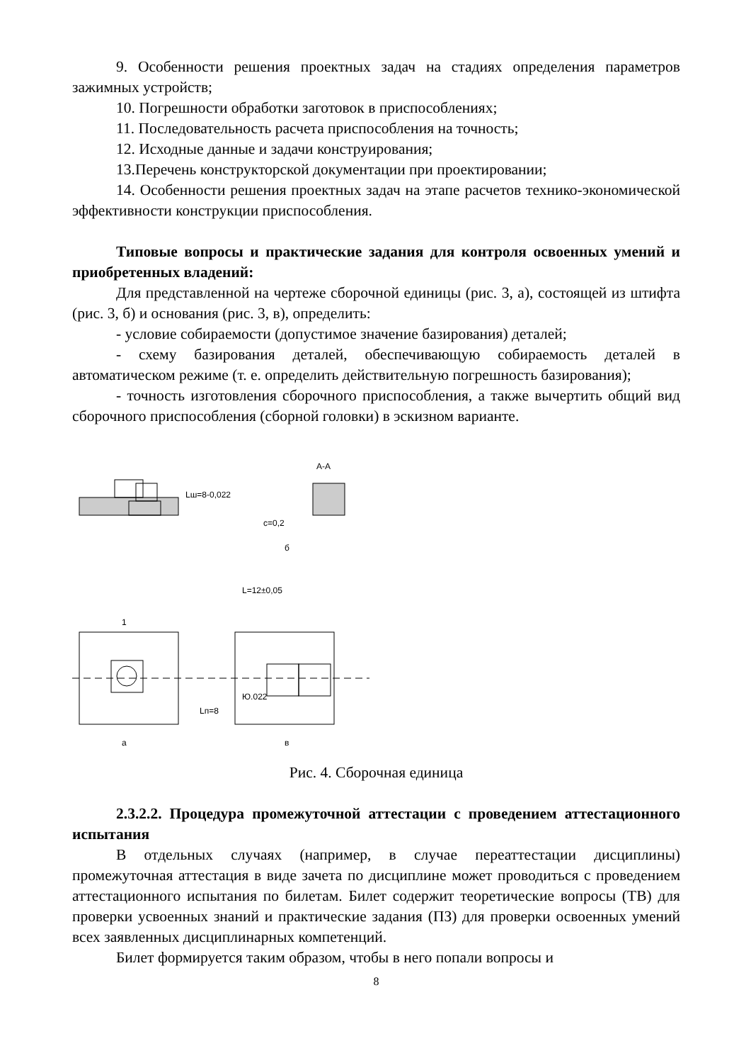9. Особенности решения проектных задач на стадиях определения параметров зажимных устройств;
10. Погрешности обработки заготовок в приспособлениях;
11. Последовательность расчета приспособления на точность;
12. Исходные данные и задачи конструирования;
13.Перечень конструкторской документации при проектировании;
14. Особенности решения проектных задач на этапе расчетов технико-экономической эффективности конструкции приспособления.
Типовые вопросы и практические задания для контроля освоенных умений и приобретенных владений:
Для представленной на чертеже сборочной единицы (рис. 3, а), состоящей из штифта (рис. 3, б) и основания (рис. 3, в), определить:
- условие собираемости (допустимое значение базирования) деталей;
- схему базирования деталей, обеспечивающую собираемость деталей в автоматическом режиме (т. е. определить действительную погрешность базирования);
- точность изготовления сборочного приспособления, а также вычертить общий вид сборочного приспособления (сборной головки) в эскизном варианте.
А-А
Lш=8-0,022
с=0,2
L=12±0,05
Ю.022
Lп=8
1
а
в
б
Рис. 4. Сборочная единица
2.3.2.2. Процедура промежуточной аттестации с проведением аттестационного испытания
В отдельных случаях (например, в случае переаттестации дисциплины) промежуточная аттестация в виде зачета по дисциплине может проводиться с проведением аттестационного испытания по билетам. Билет содержит теоретические вопросы (ТВ) для проверки усвоенных знаний и практические задания (ПЗ) для проверки освоенных умений всех заявленных дисциплинарных компетенций.
Билет формируется таким образом, чтобы в него попали вопросы и
8